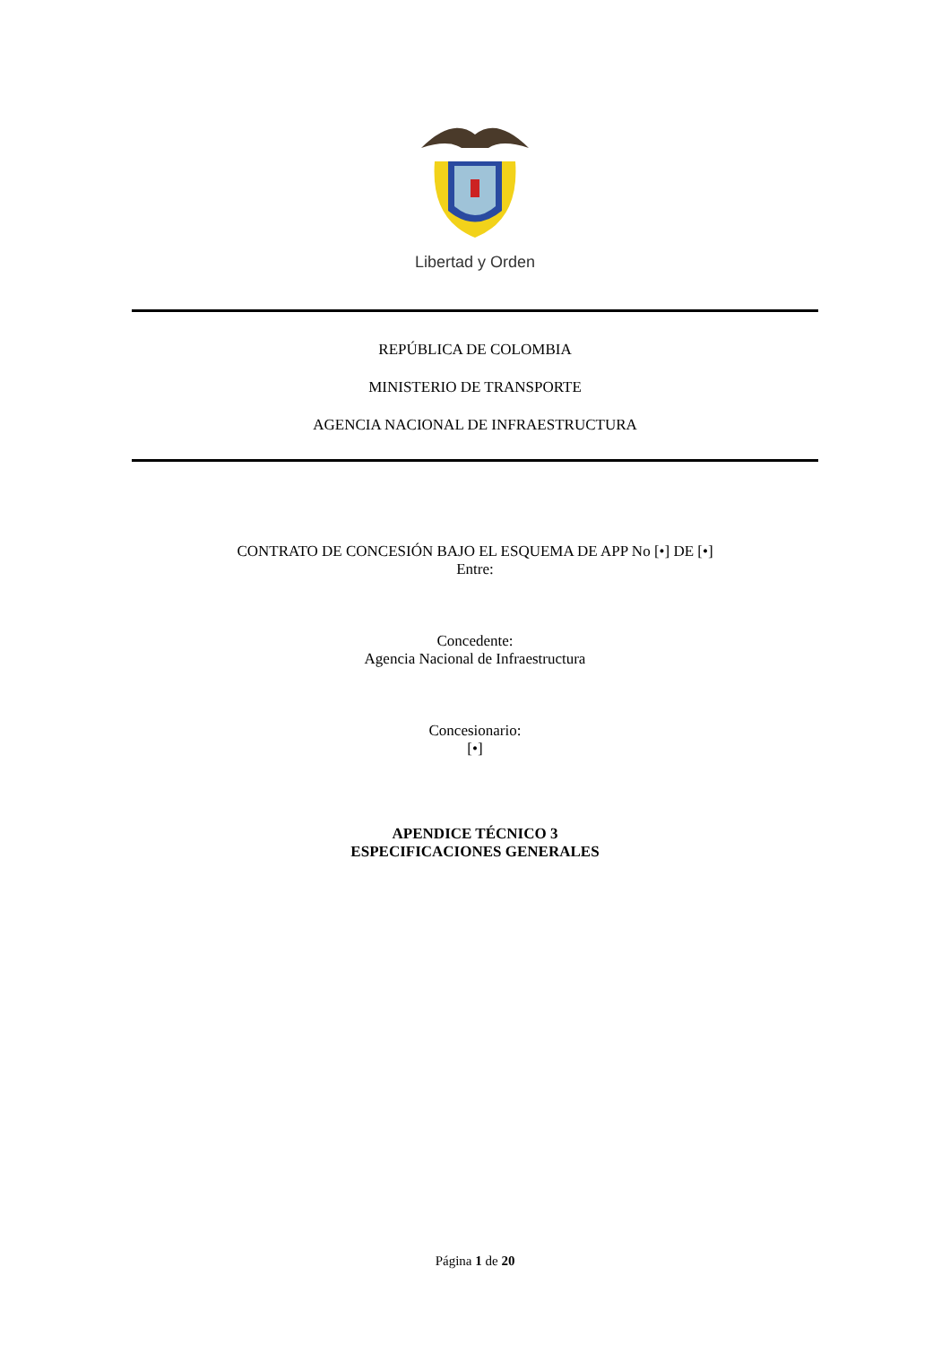Libertad y Orden
REPÚBLICA DE COLOMBIA
MINISTERIO DE TRANSPORTE
AGENCIA NACIONAL DE INFRAESTRUCTURA
CONTRATO DE CONCESIÓN BAJO EL ESQUEMA DE APP No [•] DE [•]
Entre:
Concedente:
Agencia Nacional de Infraestructura
Concesionario:
[•]
APENDICE TÉCNICO 3
ESPECIFICACIONES GENERALES
Página 1 de 20